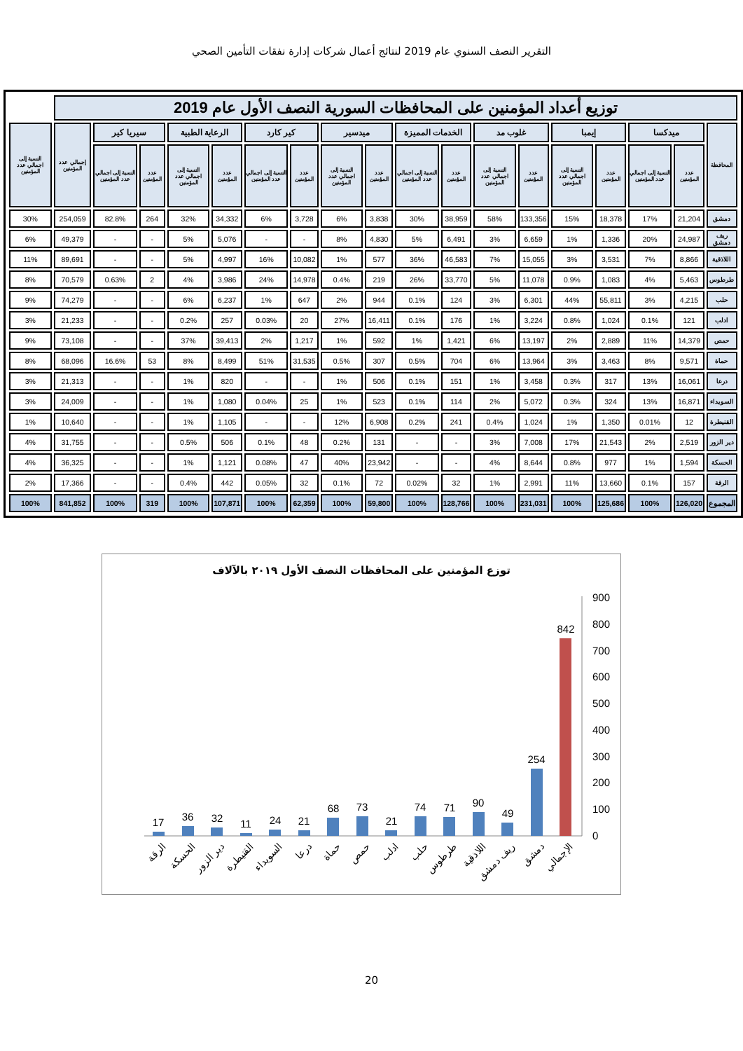التقرير النصف السنوي عام 2019 لنتائج أعمال شركات إدارة نفقات التأمين الصحي
| توزيع أعداد المؤمنين على المحافظات السورية النصف الأول عام 2019 | | | | | | | | | | | | | | | | | | |
| المحافظة | ميدكسا | | إيمبا | | غلوب مد | | الخدمات المميزة | | ميدسير | | كير كارد | | الرعاية الطبية | | سيريا كير | | إجمالي عدد المؤمنين | النسبة إلى اجمالي عدد المؤمنين |
| | عدد المؤمنين | النسبة إلى اجمالي عدد المؤمنين | عدد المؤمنين | النسبة إلى اجمالي عدد المؤمنين | عدد المؤمنين | النسبة إلى اجمالي عدد المؤمنين | عدد المؤمنين | النسبة إلى اجمالي عدد المؤمنين | عدد المؤمنين | النسبة إلى اجمالي عدد المؤمنين | عدد المؤمنين | النسبة إلى اجمالي عدد المؤمنين | عدد المؤمنين | النسبة إلى اجمالي عدد المؤمنين | عدد المؤمنين | النسبة إلى اجمالي عدد المؤمنين | | |
| دمشق | 21,204 | 17% | 18,378 | 15% | 133,356 | 58% | 38,959 | 30% | 3,838 | 6% | 3,728 | 6% | 34,332 | 32% | 264 | 82.8% | 254,059 | 30% |
| ريف دمشق | 24,987 | 20% | 1,336 | 1% | 6,659 | 3% | 6,491 | 5% | 4,830 | 8% | - | - | 5,076 | 5% | - | - | 49,379 | 6% |
| اللاذقية | 8,866 | 7% | 3,531 | 3% | 15,055 | 7% | 46,583 | 36% | 577 | 1% | 10,082 | 16% | 4,997 | 5% | - | - | 89,691 | 11% |
| طرطوس | 5,463 | 4% | 1,083 | 0.9% | 11,078 | 5% | 33,770 | 26% | 219 | 0.4% | 14,978 | 24% | 3,986 | 4% | 2 | 0.63% | 70,579 | 8% |
| حلب | 4,215 | 3% | 55,811 | 44% | 6,301 | 3% | 124 | 0.1% | 944 | 2% | 647 | 1% | 6,237 | 6% | - | - | 74,279 | 9% |
| ادلب | 121 | 0.1% | 1,024 | 0.8% | 3,224 | 1% | 176 | 0.1% | 16,411 | 27% | 20 | 0.03% | 257 | 0.2% | - | - | 21,233 | 3% |
| حمص | 14,379 | 11% | 2,889 | 2% | 13,197 | 6% | 1,421 | 1% | 592 | 1% | 1,217 | 2% | 39,413 | 37% | - | - | 73,108 | 9% |
| حماة | 9,571 | 8% | 3,463 | 3% | 13,964 | 6% | 704 | 0.5% | 307 | 0.5% | 31,535 | 51% | 8,499 | 8% | 53 | 16.6% | 68,096 | 8% |
| درعا | 16,061 | 13% | 317 | 0.3% | 3,458 | 1% | 151 | 0.1% | 506 | 1% | - | - | 820 | 1% | - | - | 21,313 | 3% |
| السويداء | 16,871 | 13% | 324 | 0.3% | 5,072 | 2% | 114 | 0.1% | 523 | 1% | 25 | 0.04% | 1,080 | 1% | - | - | 24,009 | 3% |
| القنيطرة | 12 | 0.01% | 1,350 | 1% | 1,024 | 0.4% | 241 | 0.2% | 6,908 | 12% | - | - | 1,105 | 1% | - | - | 10,640 | 1% |
| دير الزور | 2,519 | 2% | 21,543 | 17% | 7,008 | 3% | - | - | 131 | 0.2% | 48 | 0.1% | 506 | 0.5% | - | - | 31,755 | 4% |
| الحسكة | 1,594 | 1% | 977 | 0.8% | 8,644 | 4% | - | - | 23,942 | 40% | 47 | 0.08% | 1,121 | 1% | - | - | 36,325 | 4% |
| الرقة | 157 | 0.1% | 13,660 | 11% | 2,991 | 1% | 32 | 0.02% | 72 | 0.1% | 32 | 0.05% | 442 | 0.4% | - | - | 17,366 | 2% |
| المجموع | 126,020 | 100% | 125,686 | 100% | 231,031 | 100% | 128,766 | 100% | 59,800 | 100% | 62,359 | 100% | 107,871 | 100% | 319 | 100% | 841,852 | 100% |
توزع المؤمنين على المحافظات النصف الأول ٢٠١٩ بالآلاف
0
100
200
300
400
500
600
700
800
900
17
36
32
11
24
21
68
73
21
74
71
90
49
254
842
الرقة
الحسكة
دير الزور
القنيطرة
السويداء
درعا
حماة
حمص
ادلب
حلب
طرطوس
اللاذقية
ريف دمشق
دمشق
الإجمالي
20